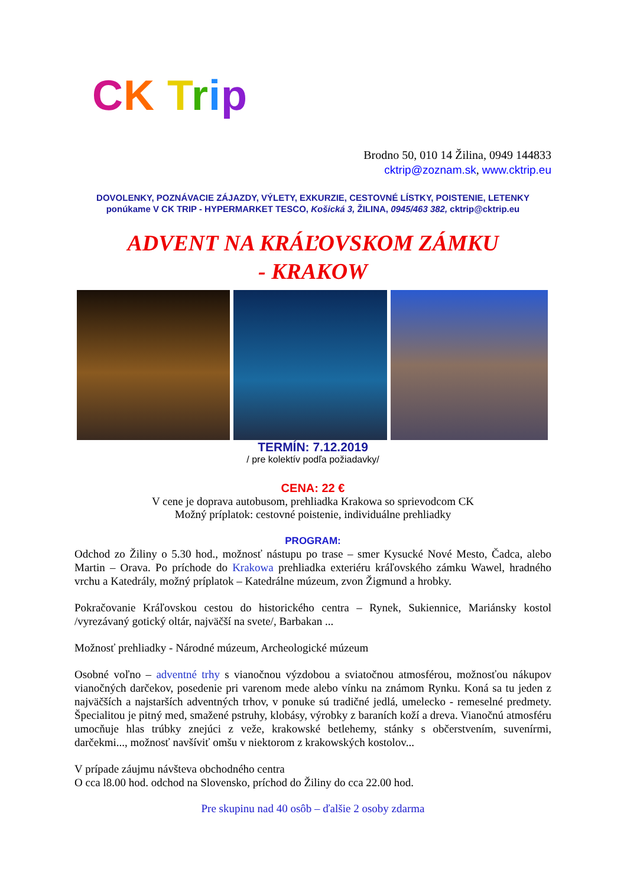CK Trip
Brodno 50, 010 14 Žilina, 0949 144833
cktrip@zoznam.sk, www.cktrip.eu
DOVOLENKY, POZNÁVACIE ZÁJAZDY, VÝLETY, EXKURZIE, CESTOVNÉ LÍSTKY, POISTENIE, LETENKY
ponúkame V CK TRIP - HYPERMARKET TESCO, Košická 3, ŽILINA, 0945/463 382, cktrip@cktrip.eu
ADVENT NA KRÁĽOVSKOM ZÁMKU
- KRAKOW
TERMÍN: 7.12.2019
/ pre kolektív podľa požiadavky/
CENA: 22 €
V cene je doprava autobusom, prehliadka Krakowa so sprievodcom CK
Možný príplatok: cestovné poistenie, individuálne prehliadky
PROGRAM:
Odchod zo Žiliny o 5.30 hod., možnosť nástupu po trase – smer Kysucké Nové Mesto, Čadca, alebo Martin – Orava. Po príchode do Krakowa prehliadka exteriéru kráľovského zámku Wawel, hradného vrchu a Katedrály, možný príplatok – Katedrálne múzeum, zvon Žigmund a hrobky.
Pokračovanie Kráľovskou cestou do historického centra – Rynek, Sukiennice, Mariánsky kostol /vyrezávaný gotický oltár, najväčší na svete/, Barbakan ...
Možnosť prehliadky - Národné múzeum, Archeologické múzeum
Osobné voľno – adventné trhy s vianočnou výzdobou a sviatočnou atmosférou, možnosťou nákupov vianočných darčekov, posedenie pri varenom mede alebo vínku na známom Rynku. Koná sa tu jeden z najväčších a najstarších adventných trhov, v ponuke sú tradičné jedlá, umelecko - remeselné predmety. Špecialitou je pitný med, smažené pstruhy, klobásy, výrobky z baraních koží a dreva. Vianočnú atmosféru umocňuje hlas trúbky znejúci z veže, krakowské betlehemy, stánky s občerstvením, suvenírmi, darčekmi..., možnosť navšíviť omšu v niektorom z krakowských kostolov...
V prípade záujmu návšteva obchodného centra
O cca l8.00 hod. odchod na Slovensko, príchod do Žiliny do cca 22.00 hod.
Pre skupinu nad 40 osôb – ďalšie 2 osoby zdarma